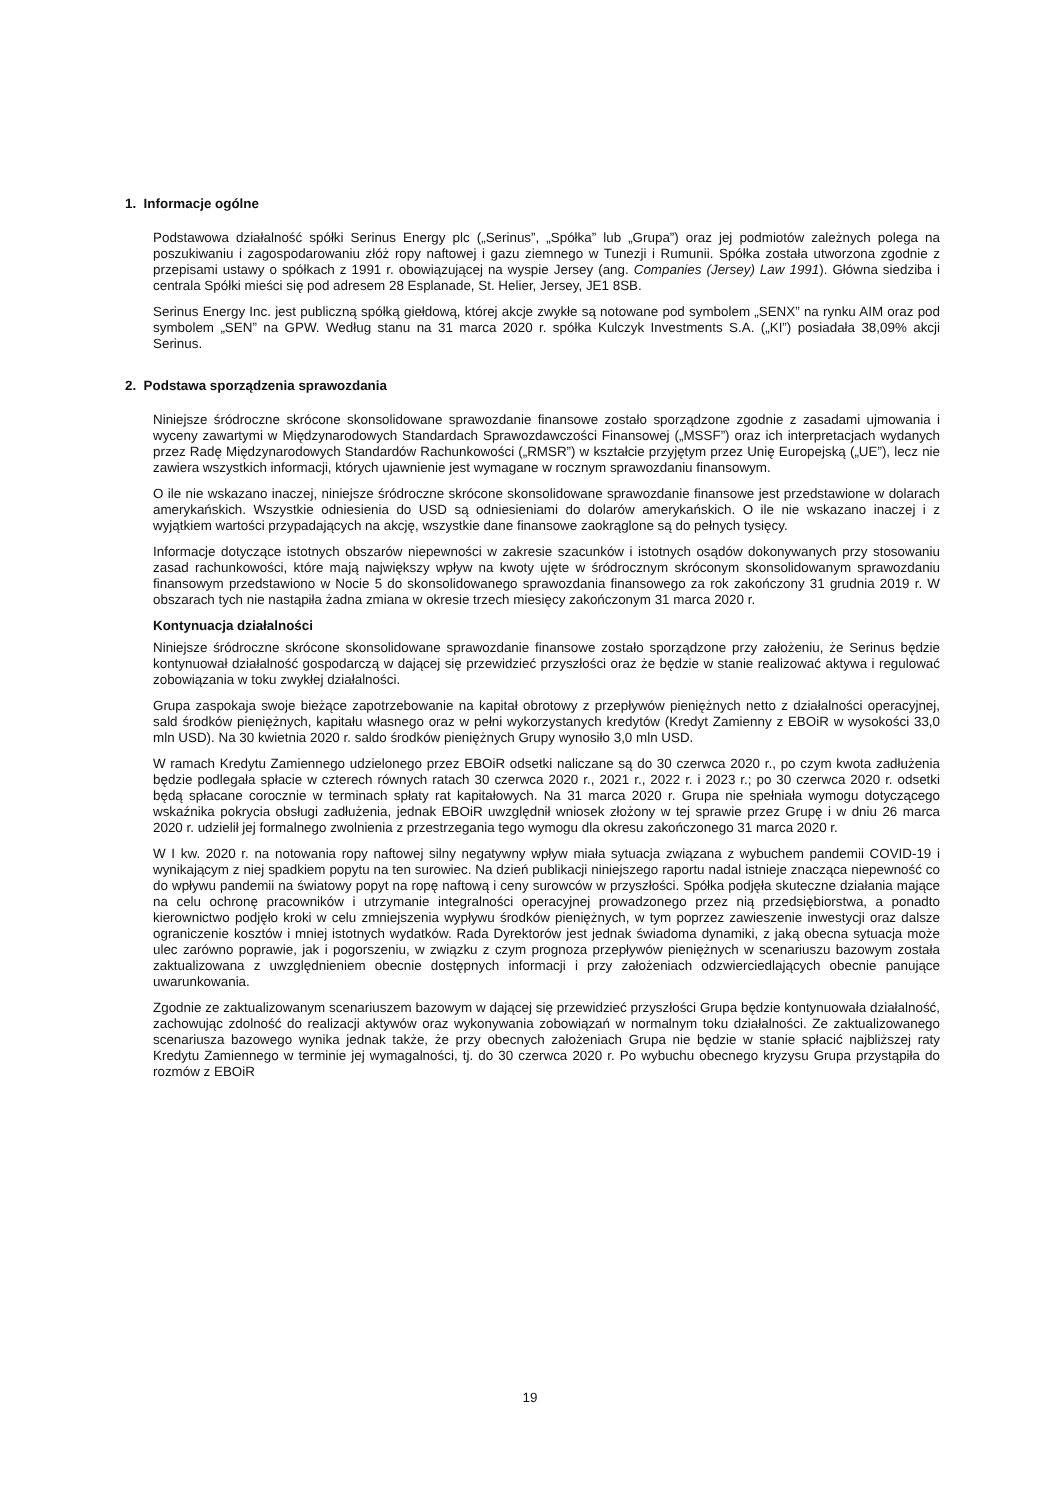1. Informacje ogólne
Podstawowa działalność spółki Serinus Energy plc („Serinus”, „Spółka” lub „Grupa”) oraz jej podmiotów zależnych polega na poszukiwaniu i zagospodarowaniu złóż ropy naftowej i gazu ziemnego w Tunezji i Rumunii. Spółka została utworzona zgodnie z przepisami ustawy o spółkach z 1991 r. obowiązującej na wyspie Jersey (ang. Companies (Jersey) Law 1991). Główna siedziba i centrala Spółki mieści się pod adresem 28 Esplanade, St. Helier, Jersey, JE1 8SB.
Serinus Energy Inc. jest publiczną spółką giełdową, której akcje zwykłe są notowane pod symbolem „SENX” na rynku AIM oraz pod symbolem „SEN” na GPW. Według stanu na 31 marca 2020 r. spółka Kulczyk Investments S.A. („KI”) posiadała 38,09% akcji Serinus.
2. Podstawa sporządzenia sprawozdania
Niniejsze śródroczne skrócone skonsolidowane sprawozdanie finansowe zostało sporządzone zgodnie z zasadami ujmowania i wyceny zawartymi w Międzynarodowych Standardach Sprawozdawczości Finansowej („MSSF”) oraz ich interpretacjach wydanych przez Radę Międzynarodowych Standardów Rachunkowości („RMSR”) w kształcie przyjętym przez Unię Europejską („UE”), lecz nie zawiera wszystkich informacji, których ujawnienie jest wymagane w rocznym sprawozdaniu finansowym.
O ile nie wskazano inaczej, niniejsze śródroczne skrócone skonsolidowane sprawozdanie finansowe jest przedstawione w dolarach amerykańskich. Wszystkie odniesienia do USD są odniesieniami do dolarów amerykańskich. O ile nie wskazano inaczej i z wyjątkiem wartości przypadających na akcję, wszystkie dane finansowe zaokrąglone są do pełnych tysięcy.
Informacje dotyczące istotnych obszarów niepewności w zakresie szacunków i istotnych osądów dokonywanych przy stosowaniu zasad rachunkowości, które mają największy wpływ na kwoty ujęte w śródrocznym skróconym skonsolidowanym sprawozdaniu finansowym przedstawiono w Nocie 5 do skonsolidowanego sprawozdania finansowego za rok zakończony 31 grudnia 2019 r. W obszarach tych nie nastąpiła żadna zmiana w okresie trzech miesięcy zakończonym 31 marca 2020 r.
Kontynuacja działalności
Niniejsze śródroczne skrócone skonsolidowane sprawozdanie finansowe zostało sporządzone przy założeniu, że Serinus będzie kontynuował działalność gospodarczą w dającej się przewidzieć przyszłości oraz że będzie w stanie realizować aktywa i regulować zobowiązania w toku zwykłej działalności.
Grupa zaspokaja swoje bieżące zapotrzebowanie na kapitał obrotowy z przepływów pieniężnych netto z działalności operacyjnej, sald środków pieniężnych, kapitału własnego oraz w pełni wykorzystanych kredytów (Kredyt Zamienny z EBOiR w wysokości 33,0 mln USD). Na 30 kwietnia 2020 r. saldo środków pieniężnych Grupy wynosiło 3,0 mln USD.
W ramach Kredytu Zamiennego udzielonego przez EBOiR odsetki naliczane są do 30 czerwca 2020 r., po czym kwota zadłużenia będzie podlegała spłacie w czterech równych ratach 30 czerwca 2020 r., 2021 r., 2022 r. i 2023 r.; po 30 czerwca 2020 r. odsetki będą spłacane corocznie w terminach spłaty rat kapitałowych. Na 31 marca 2020 r. Grupa nie spełniała wymogu dotyczącego wskaźnika pokrycia obsługi zadłużenia, jednak EBOiR uwzględnił wniosek złożony w tej sprawie przez Grupę i w dniu 26 marca 2020 r. udzielił jej formalnego zwolnienia z przestrzegania tego wymogu dla okresu zakończonego 31 marca 2020 r.
W I kw. 2020 r. na notowania ropy naftowej silny negatywny wpływ miała sytuacja związana z wybuchem pandemii COVID-19 i wynikającym z niej spadkiem popytu na ten surowiec. Na dzień publikacji niniejszego raportu nadal istnieje znacząca niepewność co do wpływu pandemii na światowy popyt na ropę naftową i ceny surowców w przyszłości. Spółka podjęła skuteczne działania mające na celu ochronę pracowników i utrzymanie integralności operacyjnej prowadzonego przez nią przedsiębiorstwa, a ponadto kierownictwo podjęło kroki w celu zmniejszenia wypływu środków pieniężnych, w tym poprzez zawieszenie inwestycji oraz dalsze ograniczenie kosztów i mniej istotnych wydatków. Rada Dyrektorów jest jednak świadoma dynamiki, z jaką obecna sytuacja może ulec zarówno poprawie, jak i pogorszeniu, w związku z czym prognoza przepływów pieniężnych w scenariuszu bazowym została zaktualizowana z uwzględnieniem obecnie dostępnych informacji i przy założeniach odzwierciedlających obecnie panujące uwarunkowania.
Zgodnie ze zaktualizowanym scenariuszem bazowym w dającej się przewidzieć przyszłości Grupa będzie kontynuowała działalność, zachowując zdolność do realizacji aktywów oraz wykonywania zobowiązań w normalnym toku działalności. Ze zaktualizowanego scenariusza bazowego wynika jednak także, że przy obecnych założeniach Grupa nie będzie w stanie spłacić najbliższej raty Kredytu Zamiennego w terminie jej wymagalności, tj. do 30 czerwca 2020 r. Po wybuchu obecnego kryzysu Grupa przystąpiła do rozmów z EBOiR
19